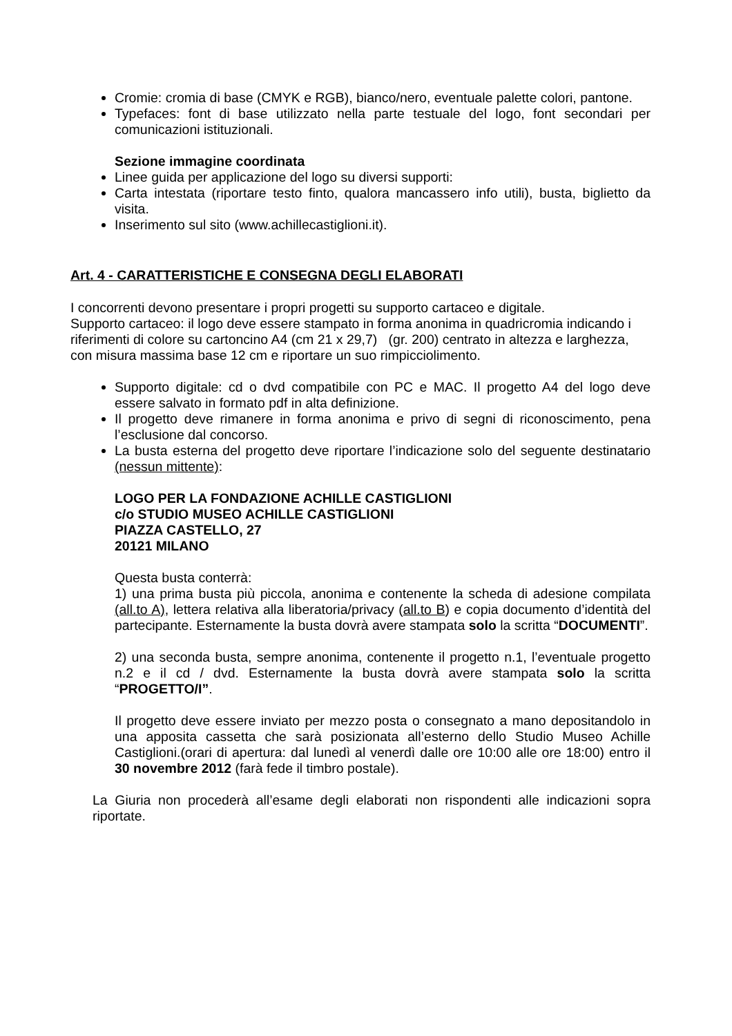Cromie: cromia di base (CMYK e RGB), bianco/nero, eventuale palette colori, pantone.
Typefaces: font di base utilizzato nella parte testuale del logo, font secondari per comunicazioni istituzionali.
Sezione immagine coordinata
Linee guida per applicazione del logo su diversi supporti:
Carta intestata (riportare testo finto, qualora mancassero info utili), busta, biglietto da visita.
Inserimento sul sito (www.achillecastiglioni.it).
Art. 4 - CARATTERISTICHE E CONSEGNA DEGLI ELABORATI
I concorrenti devono presentare i propri progetti su supporto cartaceo e digitale.
Supporto cartaceo: il logo deve essere stampato in forma anonima in quadricromia indicando i riferimenti di colore su cartoncino A4 (cm 21 x 29,7) (gr. 200) centrato in altezza e larghezza, con misura massima base 12 cm e riportare un suo rimpicciolimento.
Supporto digitale: cd o dvd compatibile con PC e MAC. Il progetto A4 del logo deve essere salvato in formato pdf in alta definizione.
Il progetto deve rimanere in forma anonima e privo di segni di riconoscimento, pena l’esclusione dal concorso.
La busta esterna del progetto deve riportare l’indicazione solo del seguente destinatario (nessun mittente):
LOGO PER LA FONDAZIONE ACHILLE CASTIGLIONI
c/o STUDIO MUSEO ACHILLE CASTIGLIONI
PIAZZA CASTELLO, 27
20121 MILANO
Questa busta conterrà:
1) una prima busta più piccola, anonima e contenente la scheda di adesione compilata (all.to A), lettera relativa alla liberatoria/privacy (all.to B) e copia documento d’identità del partecipante. Esternamente la busta dovrà avere stampata solo la scritta “DOCUMENTI”.
2) una seconda busta, sempre anonima, contenente il progetto n.1, l’eventuale progetto n.2 e il cd / dvd. Esternamente la busta dovrà avere stampata solo la scritta “PROGETTO/I”.
Il progetto deve essere inviato per mezzo posta o consegnato a mano depositandolo in una apposita cassetta che sarà posizionata all’esterno dello Studio Museo Achille Castiglioni.(orari di apertura: dal lunedì al venerdì dalle ore 10:00 alle ore 18:00) entro il 30 novembre 2012 (farà fede il timbro postale).
La Giuria non procederà all’esame degli elaborati non rispondenti alle indicazioni sopra riportate.